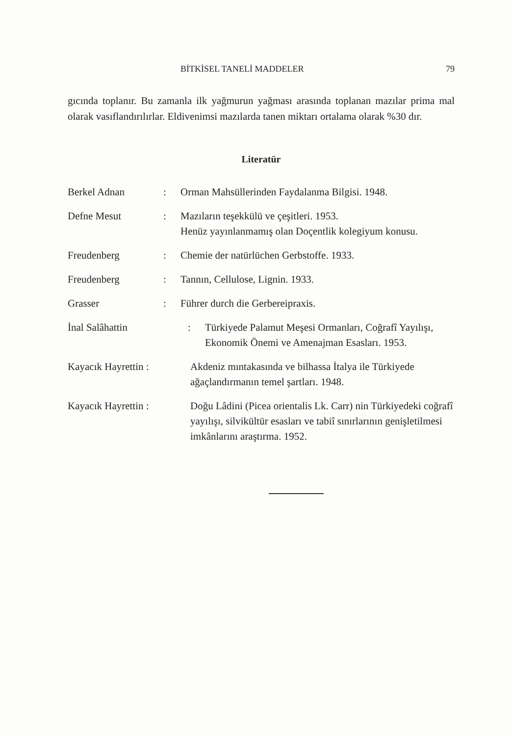BİTKİSEL TANELİ MADDELER 79
gıcında toplanır. Bu zamanla ilk yağmurun yağması arasında toplanan mazılar prima mal olarak vasıflandırılırlar. Eldivenimsi mazılarda tanen miktarı ortalama olarak %30 dır.
Literatür
Berkel Adnan : Orman Mahsüllerinden Faydalanma Bilgisi. 1948.
Defne Mesut : Mazıların teşekkülü ve çeşitleri. 1953.
Henüz yayınlanmamış olan Doçentlik kolegiyum konusu.
Freudenberg : Chemie der natürlüchen Gerbstoffe. 1933.
Freudenberg : Tannın, Cellulose, Lignin. 1933.
Grasser : Führer durch die Gerbereipraxis.
İnal Salâhattin : Türkiyede Palamut Meşesi Ormanları, Coğrafî Yayılışı, Ekonomik Önemi ve Amenajman Esasları. 1953.
Kayacık Hayrettin : Akdeniz mıntakasında ve bilhassa İtalya ile Türkiyede ağaçlandırmanın temel şartları. 1948.
Kayacık Hayrettin : Doğu Lâdini (Picea orientalis Lk. Carr) nin Türkiyedeki coğrafî yayılışı, silvikültür esasları ve tabiî sınırlarının genişletilmesi imkânlarını araştırma. 1952.